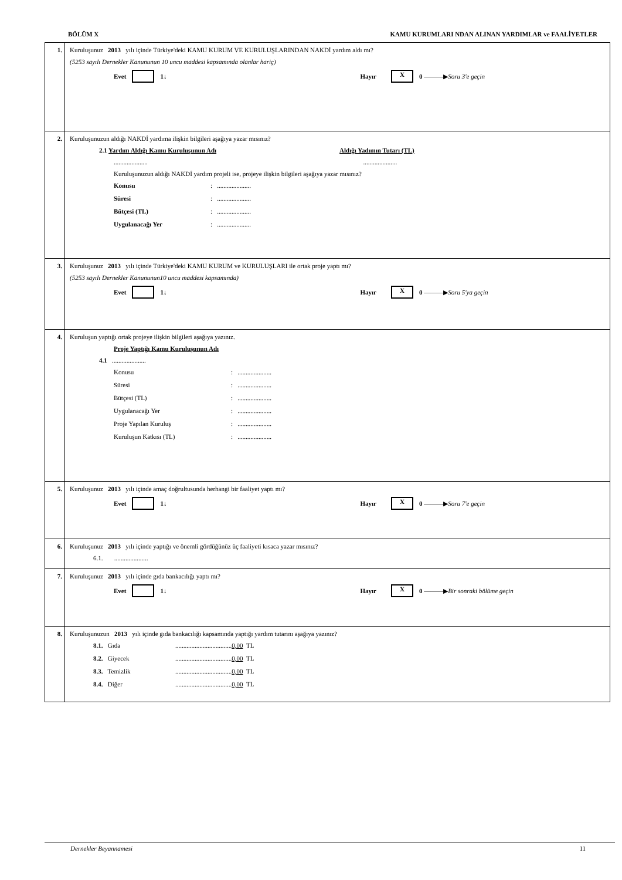BÖLÜM X KAMU KURUMLARI NDAN ALINAN YARDIMLAR ve FAALİYETLER
1. Kuruluşunuz 2013 yılı içinde Türkiye'deki KAMU KURUM VE KURULUŞLARINDAN NAKDİ yardım aldı mı?
(5253 sayılı Dernekler Kanununun 10 uncu maddesi kapsamında olanlar hariç)
Evet 1 ↓ Hayır X 0 ———▶ Soru 3'e geçin
2. Kuruluşunuzun aldığı NAKDİ yardıma ilişkin bilgileri aşağıya yazar mısınız?
2.1 Yardım Aldığı Kamu Kuruluşunun Adı Aldığı Yadımın Tutarı (TL)
..................... .....................
Kuruluşunuzun aldığı NAKDİ yardım projeli ise, projeye ilişkin bilgileri aşağıya yazar mısınız?
Konusu: .....................
Süresi: .....................
Bütçesi (TL): .....................
Uygulanacağı Yer: .....................
3. Kuruluşunuz 2013 yılı içinde Türkiye'deki KAMU KURUM ve KURULUŞLARI ile ortak proje yaptı mı?
(5253 sayılı Dernekler Kanununun10 uncu maddesi kapsamında)
Evet 1 ↓ Hayır X 0 ———▶ Soru 5'ya geçin
4. Kuruluşun yaptığı ortak projeye ilişkin bilgileri aşağıya yazınız.
Proje Yaptığı Kamu Kuruluşunun Adı
4.1 .....................
Konusu: .....................
Süresi: .....................
Bütçesi (TL): .....................
Uygulanacağı Yer: .....................
Proje Yapılan Kuruluş: .....................
Kuruluşun Katkısı (TL): .....................
5. Kuruluşunuz 2013 yılı içinde amaç doğrultusunda herhangi bir faaliyet yaptı mı?
Evet 1 ↓ Hayır X 0 ———▶ Soru 7'e geçin
6. Kuruluşunuz 2013 yılı içinde yaptığı ve önemli gördüğünüz üç faaliyeti kısaca yazar mısınız?
6.1. .....................
7. Kuruluşunuz 2013 yılı içinde gıda bankacılığı yaptı mı?
Evet 1 ↓ Hayır X 0 ———▶ Bir sonraki bölüme geçin
8. Kuruluşunuzun 2013 yılı içinde gıda bankacılığı kapsamında yaptığı yardım tutarını aşağıya yazınız?
8.1. Gıda...................................0,00 TL
8.2. Giyecek...................................0,00 TL
8.3. Temizlik...................................0,00 TL
8.4. Diğer...................................0,00 TL
Dernekler Beyannamesi 11